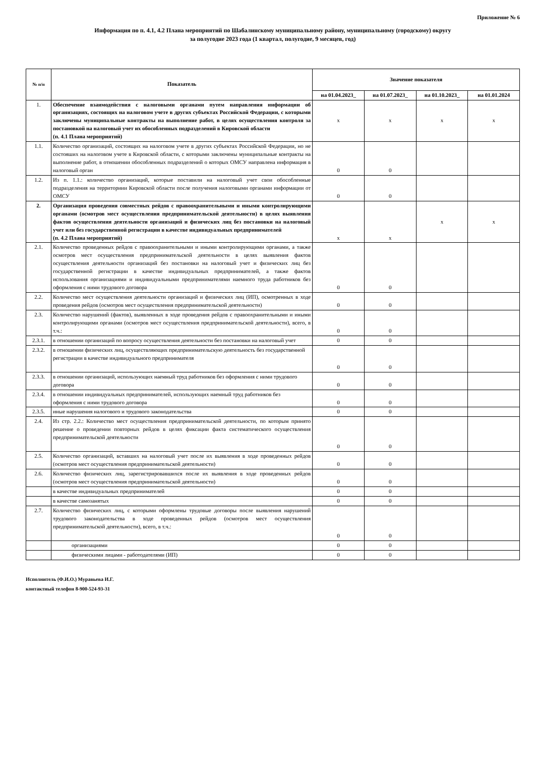Приложение № 6
Информация по п. 4.1, 4.2 Плана мероприятий по Шабалинскому муниципальному району, муниципальному (городскому) округу
за полугодие 2023 года (1 квартал, полугодие, 9 месяцев, год)
| № п/п | Показатель | Значение показателя | | | |
| --- | --- | --- | --- | --- | --- |
| | | на 01.04.2023_ | на 01.07.2023_ | на 01.10.2023_ | на 01.01.2024 |
| 1. | Обеспечение взаимодействия с налоговыми органами путем направления информации об организациях, состоящих на налоговом учете в других субъектах Российской Федерации, с которыми заключены муниципальные контракты на выполнение работ, в целях осуществления контроля за постановкой на налоговый учет их обособленных подразделений в Кировской области (п. 4.1 Плана мероприятий) | х | х | х | х |
| 1.1. | Количество организаций, состоящих на налоговом учете в других субъектах Российской Федерации, но не состояших на налоговом учете в Кировской области, с которыми заключены муниципальные контракты на выполнение работ, в отношении обособленных подразделений о которых ОМСУ направлена информация в налоговый орган | 0 | 0 | | |
| 1.2. | Из п. 1.1.: количество организаций, которые поставили на налоговый учет свои обособленные подразделения на территориии Кировской области после получения налоговыми органами информации от ОМСУ | 0 | 0 | | |
| 2. | Организация проведения совместных рейдов с правоохранительными и иными контролирующими органами (осмотров мест осуществления предпринимательской деятельности) в целях выявления фактов осуществления деятельности организаций и физических лиц без постановки на налоговый учет или без государственной регистрации в качестве индивидуальных предпринимателей (п. 4.2 Плана мероприятий) | х | х | х | х |
| 2.1. | Количество проведенных рейдов с правоохранительными и иными контролирующими органами, а также осмотров мест осуществления предпринимательской деятельности в целях выявления фактов осуществления деятельности организаций без постановки на налоговый учет и физических лиц без государственной регистрации в качестве индивидуальных предпринимателей, а также фактов использования организациями и индивидуальными предпринимателями наемного труда работников без оформления с ними трудового договора | 0 | 0 | | |
| 2.2. | Количество мест осуществления деятельности организаций и физических лиц (ИП), осмотренных в ходе проведения рейдов (осмотров мест осуществления предпринимательской деятельности) | 0 | 0 | | |
| 2.3. | Количество нарушений (фактов), выявленных в ходе проведения рейдов с правоохранительными и иными контролирующими органами (осмотров мест осуществления предпринимательской деятельности), всего, в т.ч.: | 0 | 0 | | |
| 2.3.1. | в отношении организаций по вопросу осуществления деятельности без постановки на налоговый учет | 0 | 0 | | |
| 2.3.2. | в отношении физических лиц, осуществляющих предпринимательскую деятельность без государственной регистрации в качестве индивидуального предпринимателя | 0 | 0 | | |
| 2.3.3. | в отношении организаций, использующих наемный труд работников без оформления с ними трудового договора | 0 | 0 | | |
| 2.3.4. | в отношении индивидуальных предпринимателей, использующих наемный труд работников без оформления с ними трудового договора | 0 | 0 | | |
| 2.3.5. | иные нарушения налогового и трудового законодательства | 0 | 0 | | |
| 2.4. | Из стр. 2.2.: Количество мест осуществления предпринимательской деятельности, по которым принято решение о проведении повторных рейдов в целях фиксации факта систематического осуществления предпринимательской деятельности | 0 | 0 | | |
| 2.5. | Количество организаций, вставших на налоговый учет после их выявления в ходе проведенных рейдов (осмотров мест осуществления предпринимательской деятельности) | 0 | 0 | | |
| 2.6. | Количество физических лиц, зарегистрировавшихся после их выявления в ходе проведенных рейдов (осмотров мест осуществления предпринимательской деятельности) | 0 | 0 | | |
| | в качестве индивидуальных предпринимателей | 0 | 0 | | |
| | в качестве самозанятых | 0 | 0 | | |
| 2.7. | Количество физических лиц, с которыми оформлены трудовые договоры после выявления нарушений трудового законодательства в ходе проведенных рейдов (осмотров мест осуществления предпринимательской деятельности), всего, в т.ч.: | 0 | 0 | | |
| | организациями | 0 | 0 | | |
| | физическими лицами - работодателями (ИП) | 0 | 0 | | |
Исполнитель (Ф.И.О.) Муравьева И.Г.
контактный телефон 8-900-524-93-31